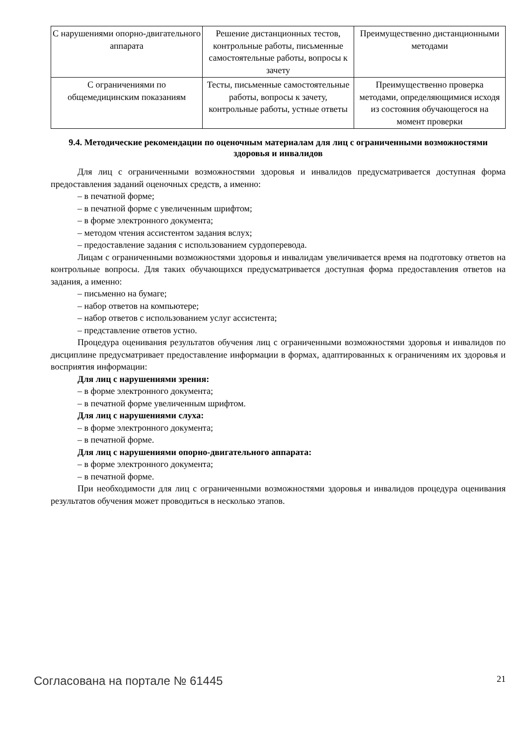| С нарушениями опорно-двигательного аппарата | Решение дистанционных тестов, контрольные работы, письменные самостоятельные работы, вопросы к зачету | Преимущественно дистанционными методами |
| С ограничениями по общемедицинским показаниям | Тесты, письменные самостоятельные работы, вопросы к зачету, контрольные работы, устные ответы | Преимущественно проверка методами, определяющимися исходя из состояния обучающегося на момент проверки |
9.4. Методические рекомендации по оценочным материалам для лиц с ограниченными возможностями здоровья и инвалидов
Для лиц с ограниченными возможностями здоровья и инвалидов предусматривается доступная форма предоставления заданий оценочных средств, а именно:
– в печатной форме;
– в печатной форме с увеличенным шрифтом;
– в форме электронного документа;
– методом чтения ассистентом задания вслух;
– предоставление задания с использованием сурдоперевода.
Лицам с ограниченными возможностями здоровья и инвалидам увеличивается время на подготовку ответов на контрольные вопросы. Для таких обучающихся предусматривается доступная форма предоставления ответов на задания, а именно:
– письменно на бумаге;
– набор ответов на компьютере;
– набор ответов с использованием услуг ассистента;
– представление ответов устно.
Процедура оценивания результатов обучения лиц с ограниченными возможностями здоровья и инвалидов по дисциплине предусматривает предоставление информации в формах, адаптированных к ограничениям их здоровья и восприятия информации:
Для лиц с нарушениями зрения:
– в форме электронного документа;
– в печатной форме увеличенным шрифтом.
Для лиц с нарушениями слуха:
– в форме электронного документа;
– в печатной форме.
Для лиц с нарушениями опорно-двигательного аппарата:
– в форме электронного документа;
– в печатной форме.
При необходимости для лиц с ограниченными возможностями здоровья и инвалидов процедура оценивания результатов обучения может проводиться в несколько этапов.
Согласована на портале № 61445 21